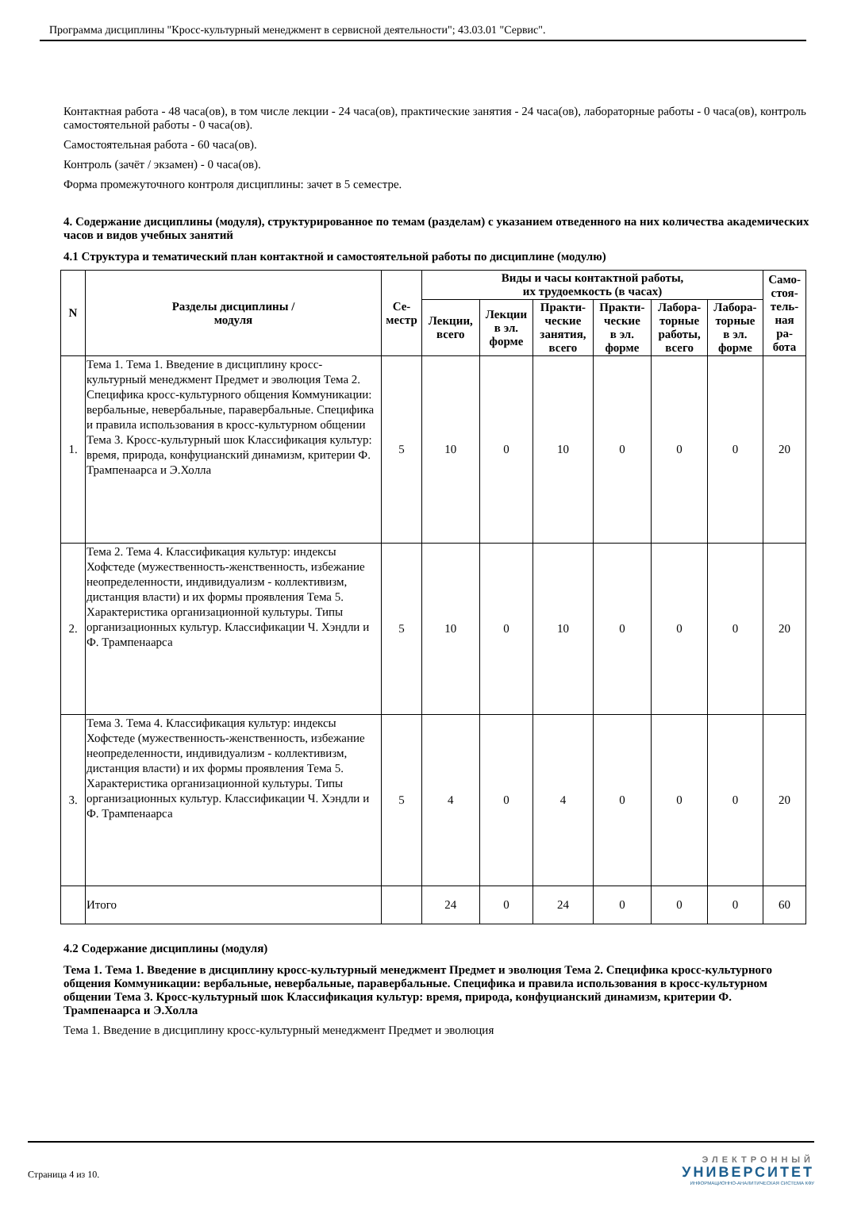Программа дисциплины "Кросс-культурный менеджмент в сервисной деятельности"; 43.03.01 "Сервис".
Контактная работа - 48 часа(ов), в том числе лекции - 24 часа(ов), практические занятия - 24 часа(ов), лабораторные работы - 0 часа(ов), контроль самостоятельной работы - 0 часа(ов).
Самостоятельная работа - 60 часа(ов).
Контроль (зачёт / экзамен) - 0 часа(ов).
Форма промежуточного контроля дисциплины: зачет в 5 семестре.
4. Содержание дисциплины (модуля), структурированное по темам (разделам) с указанием отведенного на них количества академических часов и видов учебных занятий
4.1 Структура и тематический план контактной и самостоятельной работы по дисциплине (модулю)
| N | Разделы дисциплины / модуля | Се- местр | Виды и часы контактной работы, их трудоемкость (в часах) | | | | | | Само- стоя- тель- ная ра- бота |
| --- | --- | --- | --- | --- | --- | --- | --- | --- | --- |
| | | | Лекции, всего | Лекции в эл. форме | Практи- ческие занятия, всего | Практи- ческие в эл. форме | Лабора- торные работы, всего | Лабора- торные в эл. форме | |
| 1. | Тема 1. Тема 1. Введение в дисциплину кросс-культурный менеджмент Предмет и эволюция Тема 2. Специфика кросс-культурного общения Коммуникации: вербальные, невербальные, паравербальные. Специфика и правила использования в кросс-культурном общении Тема 3. Кросс-культурный шок Классификация культур: время, природа, конфуцианский динамизм, критерии Ф. Трампенаарса и Э.Холла | 5 | 10 | 0 | 10 | 0 | 0 | 0 | 20 |
| 2. | Тема 2. Тема 4. Классификация культур: индексы Хофстеде (мужественность-женственность, избежание неопределенности, индивидуализм - коллективизм, дистанция власти) и их формы проявления Тема 5. Характеристика организационной культуры. Типы организационных культур. Классификации Ч. Хэндли и Ф. Трампенаарса | 5 | 10 | 0 | 10 | 0 | 0 | 0 | 20 |
| 3. | Тема 3. Тема 4. Классификация культур: индексы Хофстеде (мужественность-женственность, избежание неопределенности, индивидуализм - коллективизм, дистанция власти) и их формы проявления Тема 5. Характеристика организационной культуры. Типы организационных культур. Классификации Ч. Хэндли и Ф. Трампенаарса | 5 | 4 | 0 | 4 | 0 | 0 | 0 | 20 |
| | Итого | | 24 | 0 | 24 | 0 | 0 | 0 | 60 |
4.2 Содержание дисциплины (модуля)
Тема 1. Тема 1. Введение в дисциплину кросс-культурный менеджмент Предмет и эволюция Тема 2. Специфика кросс-культурного общения Коммуникации: вербальные, невербальные, паравербальные. Специфика и правила использования в кросс-культурном общении Тема 3. Кросс-культурный шок Классификация культур: время, природа, конфуцианский динамизм, критерии Ф. Трампенаарса и Э.Холла
Тема 1. Введение в дисциплину кросс-культурный менеджмент Предмет и эволюция
Страница 4 из 10.
ЭЛЕКТРОННЫЙ
УНИВЕРСИТЕТ
ИНФОРМАЦИОННО-АНАЛИТИЧЕСКАЯ СИСТЕМА КФУ